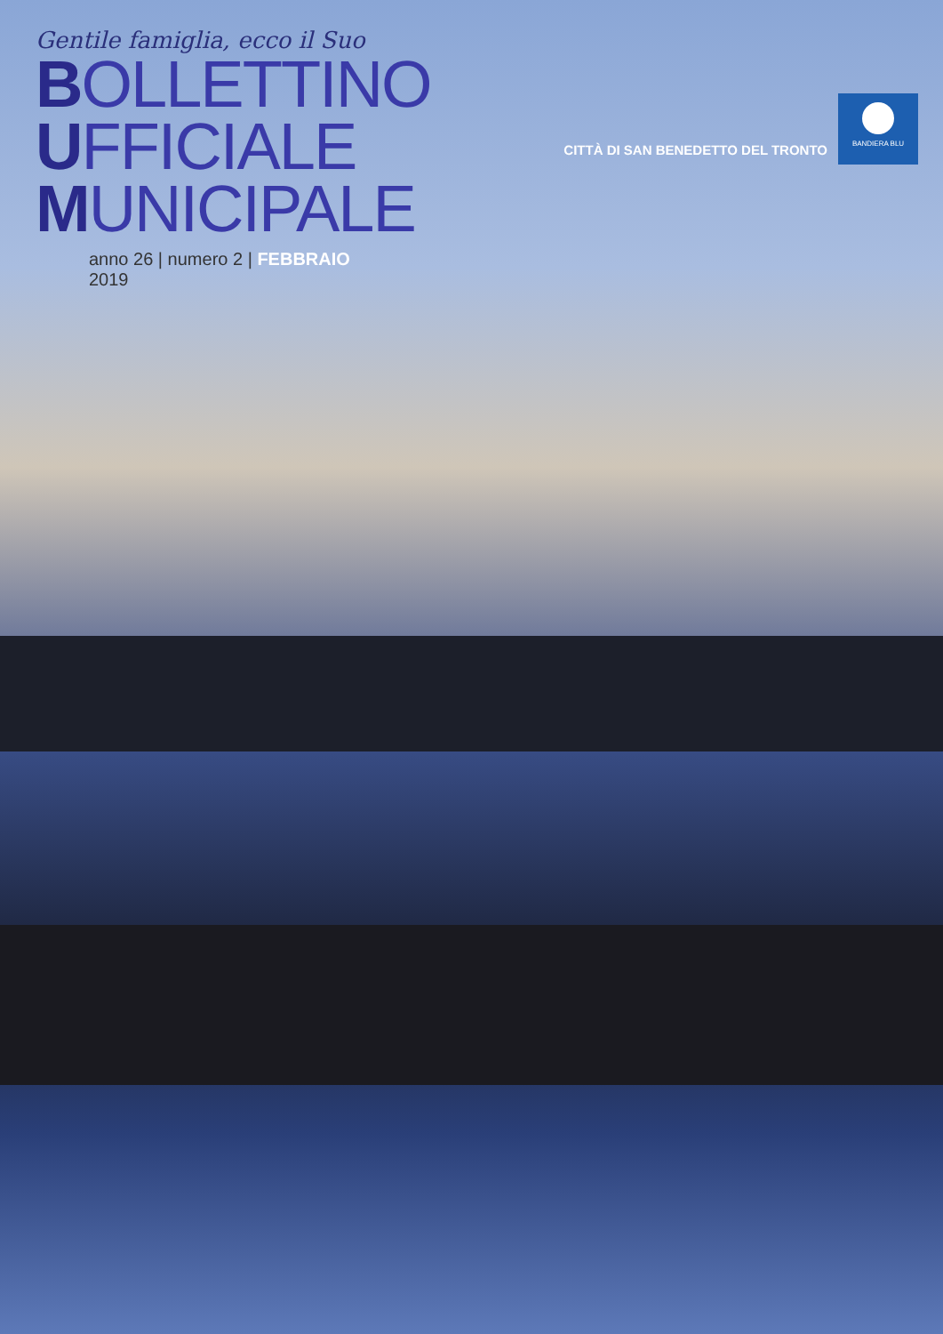Gentile famiglia, ecco il Suo
BOLLETTINO
UFFICIALE
MUNICIPALE
anno 26 | numero 2 | FEBBRAIO 2019
CITTÀ DI SAN BENEDETTO DEL TRONTO
BANDIERA BLU